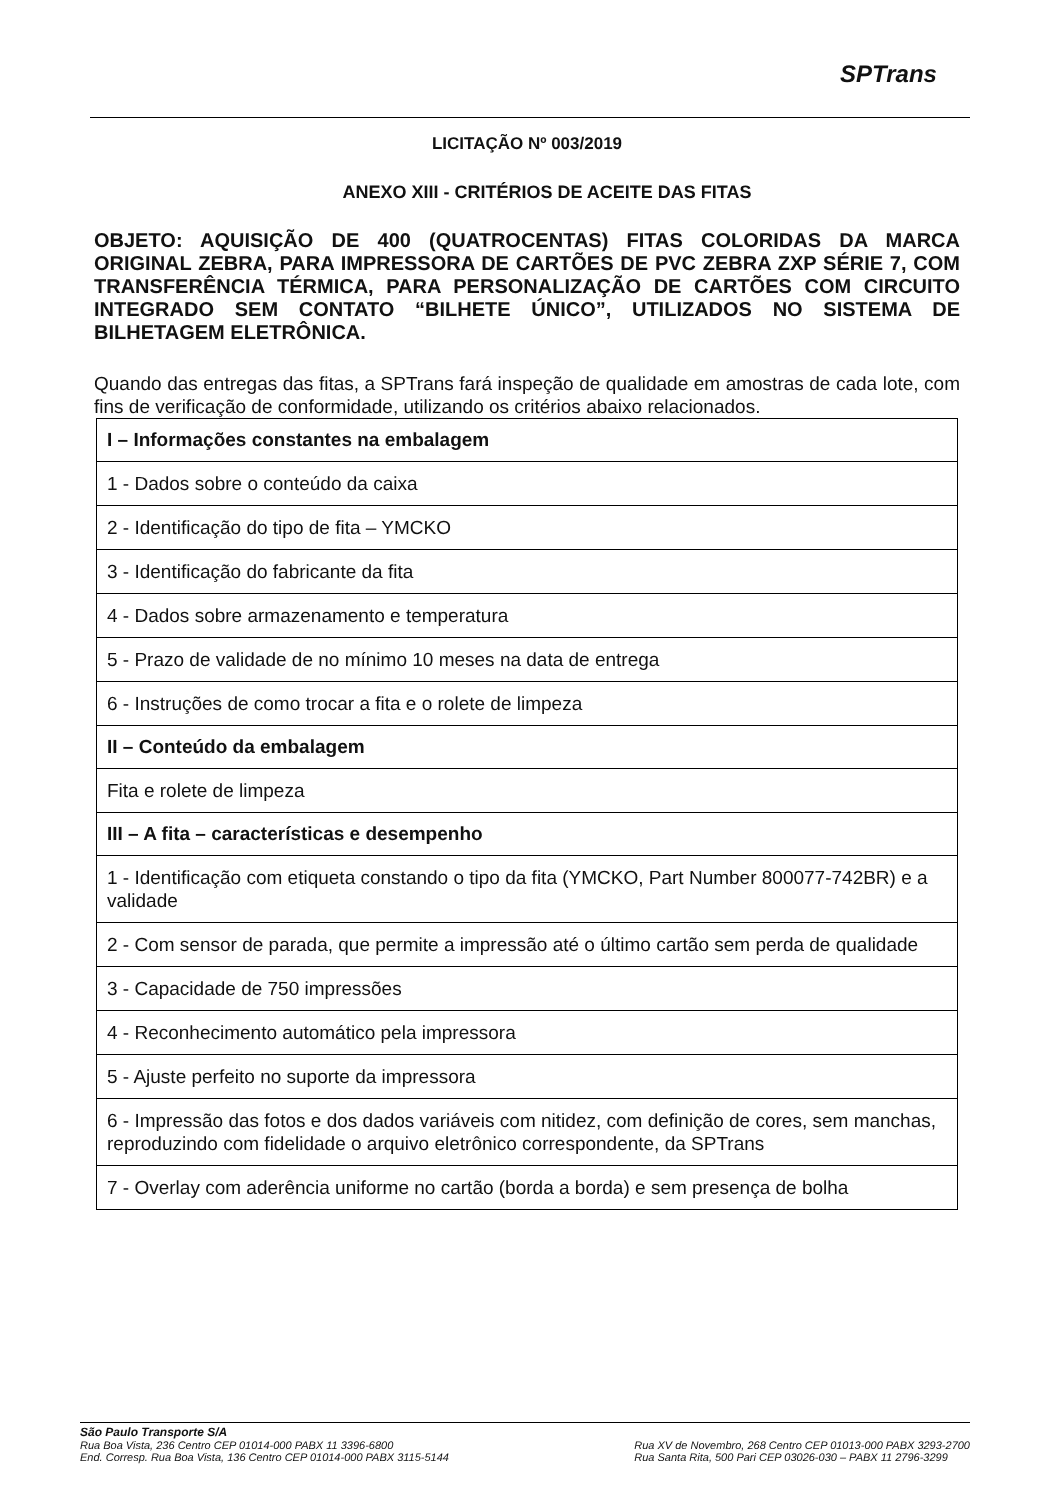SPTrans
LICITAÇÃO Nº 003/2019
ANEXO XIII - CRITÉRIOS DE ACEITE DAS FITAS
OBJETO: AQUISIÇÃO DE 400 (QUATROCENTAS) FITAS COLORIDAS DA MARCA ORIGINAL ZEBRA, PARA IMPRESSORA DE CARTÕES DE PVC ZEBRA ZXP SÉRIE 7, COM TRANSFERÊNCIA TÉRMICA, PARA PERSONALIZAÇÃO DE CARTÕES COM CIRCUITO INTEGRADO SEM CONTATO “BILHETE ÚNICO”, UTILIZADOS NO SISTEMA DE BILHETAGEM ELETRÔNICA.
Quando das entregas das fitas, a SPTrans fará inspeção de qualidade em amostras de cada lote, com fins de verificação de conformidade, utilizando os critérios abaixo relacionados.
| I – Informações constantes na embalagem |
| --- |
| 1 - Dados sobre o conteúdo da caixa |
| 2 - Identificação do tipo de fita – YMCKO |
| 3 - Identificação do fabricante da fita |
| 4 - Dados sobre armazenamento e temperatura |
| 5 - Prazo de validade de no mínimo 10 meses na data de entrega |
| 6 - Instruções de como trocar a fita e o rolete de limpeza |
| II – Conteúdo da embalagem |
| Fita e rolete de limpeza |
| III – A fita – características e desempenho |
| 1 - Identificação com etiqueta constando o tipo da fita (YMCKO, Part Number 800077-742BR) e a validade |
| 2 - Com sensor de parada, que permite a impressão até o último cartão sem perda de qualidade |
| 3 - Capacidade de 750 impressões |
| 4 - Reconhecimento automático pela impressora |
| 5 - Ajuste perfeito no suporte da impressora |
| 6 - Impressão das fotos e dos dados variáveis com nitidez, com definição de cores, sem manchas, reproduzindo com fidelidade o arquivo eletrônico correspondente, da SPTrans |
| 7 - Overlay com aderência uniforme no cartão (borda a borda) e sem presença de bolha |
São Paulo Transporte S/A
Rua Boa Vista, 236 Centro CEP 01014-000 PABX 11 3396-6800
End. Corresp. Rua Boa Vista, 136 Centro CEP 01014-000 PABX 3115-5144
Rua XV de Novembro, 268 Centro CEP 01013-000 PABX 3293-2700
Rua Santa Rita, 500 Pari CEP 03026-030 – PABX 11 2796-3299